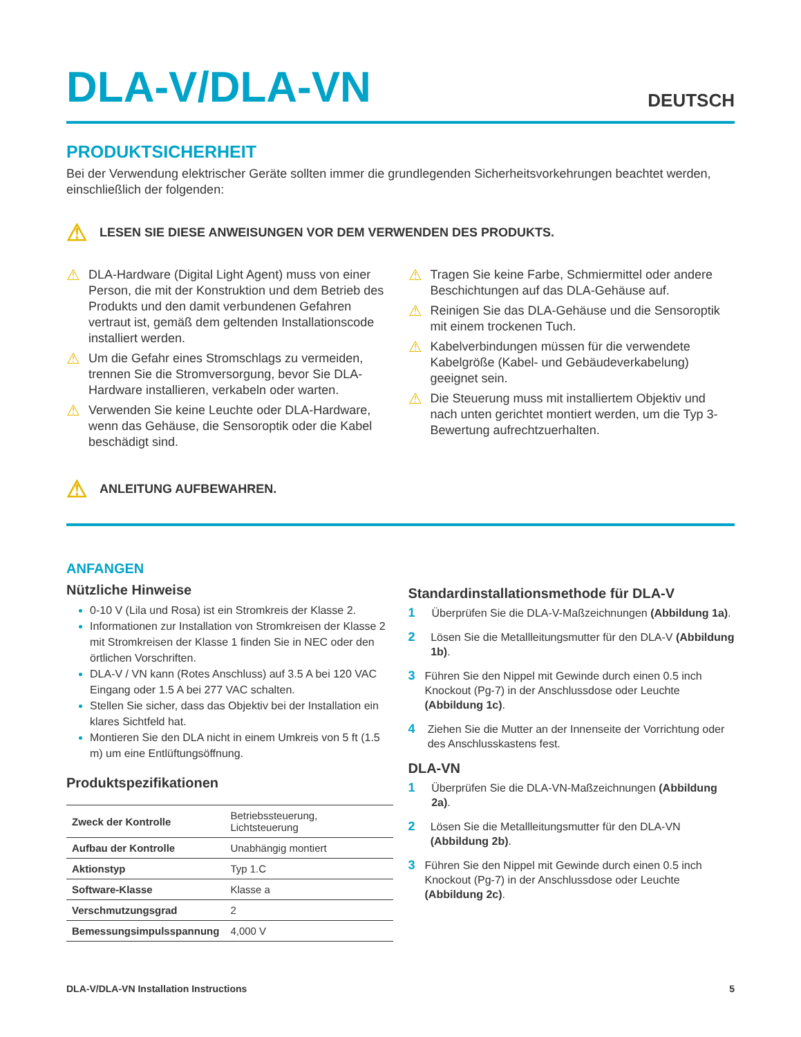DLA-V/DLA-VN
DEUTSCH
PRODUKTSICHERHEIT
Bei der Verwendung elektrischer Geräte sollten immer die grundlegenden Sicherheitsvorkehrungen beachtet werden, einschließlich der folgenden:
⚠ LESEN SIE DIESE ANWEISUNGEN VOR DEM VERWENDEN DES PRODUKTS.
⚠ DLA-Hardware (Digital Light Agent) muss von einer Person, die mit der Konstruktion und dem Betrieb des Produkts und den damit verbundenen Gefahren vertraut ist, gemäß dem geltenden Installationscode installiert werden.
⚠ Um die Gefahr eines Stromschlags zu vermeiden, trennen Sie die Stromversorgung, bevor Sie DLA-Hardware installieren, verkabeln oder warten.
⚠ Verwenden Sie keine Leuchte oder DLA-Hardware, wenn das Gehäuse, die Sensoroptik oder die Kabel beschädigt sind.
⚠ Tragen Sie keine Farbe, Schmiermittel oder andere Beschichtungen auf das DLA-Gehäuse auf.
⚠ Reinigen Sie das DLA-Gehäuse und die Sensoroptik mit einem trockenen Tuch.
⚠ Kabelverbindungen müssen für die verwendete Kabelgröße (Kabel- und Gebäudeverkabelung) geeignet sein.
⚠ Die Steuerung muss mit installiertem Objektiv und nach unten gerichtet montiert werden, um die Typ 3-Bewertung aufrechtzuerhalten.
⚠ ANLEITUNG AUFBEWAHREN.
ANFANGEN
Nützliche Hinweise
0-10 V (Lila und Rosa) ist ein Stromkreis der Klasse 2.
Informationen zur Installation von Stromkreisen der Klasse 2 mit Stromkreisen der Klasse 1 finden Sie in NEC oder den örtlichen Vorschriften.
DLA-V / VN kann (Rotes Anschluss) auf 3.5 A bei 120 VAC Eingang oder 1.5 A bei 277 VAC schalten.
Stellen Sie sicher, dass das Objektiv bei der Installation ein klares Sichtfeld hat.
Montieren Sie den DLA nicht in einem Umkreis von 5 ft (1.5 m) um eine Entlüftungsöffnung.
Produktspezifikationen
| Zweck der Kontrolle | Betriebssteuerung, Lichtsteuerung |
| Aufbau der Kontrolle | Unabhängig montiert |
| Aktionstyp | Typ 1.C |
| Software-Klasse | Klasse a |
| Verschmutzungsgrad | 2 |
| Bemessungsimpulsspannung | 4,000 V |
Standardinstallationsmethode für DLA-V
1 Überprüfen Sie die DLA-V-Maßzeichnungen (Abbildung 1a).
2 Lösen Sie die Metallleitungsmutter für den DLA-V (Abbildung 1b).
3 Führen Sie den Nippel mit Gewinde durch einen 0.5 inch Knockout (Pg-7) in der Anschlussdose oder Leuchte (Abbildung 1c).
4 Ziehen Sie die Mutter an der Innenseite der Vorrichtung oder des Anschlusskastens fest.
DLA-VN
1 Überprüfen Sie die DLA-VN-Maßzeichnungen (Abbildung 2a).
2 Lösen Sie die Metallleitungsmutter für den DLA-VN (Abbildung 2b).
3 Führen Sie den Nippel mit Gewinde durch einen 0.5 inch Knockout (Pg-7) in der Anschlussdose oder Leuchte (Abbildung 2c).
DLA-V/DLA-VN Installation Instructions 5